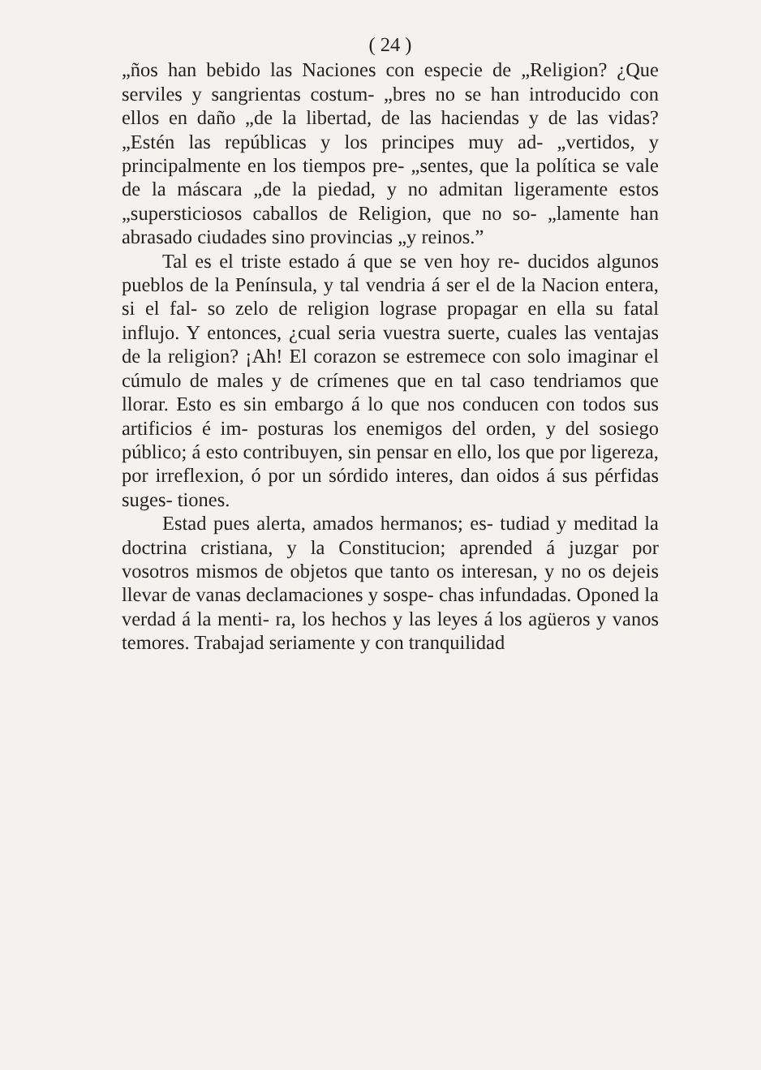( 24 )
„ños han bebido las Naciones con especie de „Religion? ¿Que serviles y sangrientas costum- „bres no se han introducido con ellos en daño „de la libertad, de las haciendas y de las vidas? „Estén las repúblicas y los principes muy ad- „vertidos, y principalmente en los tiempos pre- „sentes, que la política se vale de la máscara „de la piedad, y no admitan ligeramente estos „supersticiosos caballos de Religion, que no so- „lamente han abrasado ciudades sino provincias „y reinos.”
Tal es el triste estado á que se ven hoy re- ducidos algunos pueblos de la Península, y tal vendria á ser el de la Nacion entera, si el fal- so zelo de religion lograse propagar en ella su fatal influjo. Y entonces, ¿cual seria vuestra suerte, cuales las ventajas de la religion? ¡Ah! El corazon se estremece con solo imaginar el cúmulo de males y de crímenes que en tal caso tendriamos que llorar. Esto es sin embargo á lo que nos conducen con todos sus artificios é im- posturas los enemigos del orden, y del sosiego público; á esto contribuyen, sin pensar en ello, los que por ligereza, por irreflexion, ó por un sórdido interes, dan oidos á sus pérfidas suges- tiones.
Estad pues alerta, amados hermanos; es- tudiad y meditad la doctrina cristiana, y la Constitucion; aprended á juzgar por vosotros mismos de objetos que tanto os interesan, y no os dejeis llevar de vanas declamaciones y sospe- chas infundadas. Oponed la verdad á la menti- ra, los hechos y las leyes á los agüeros y vanos temores. Trabajad seriamente y con tranquilidad